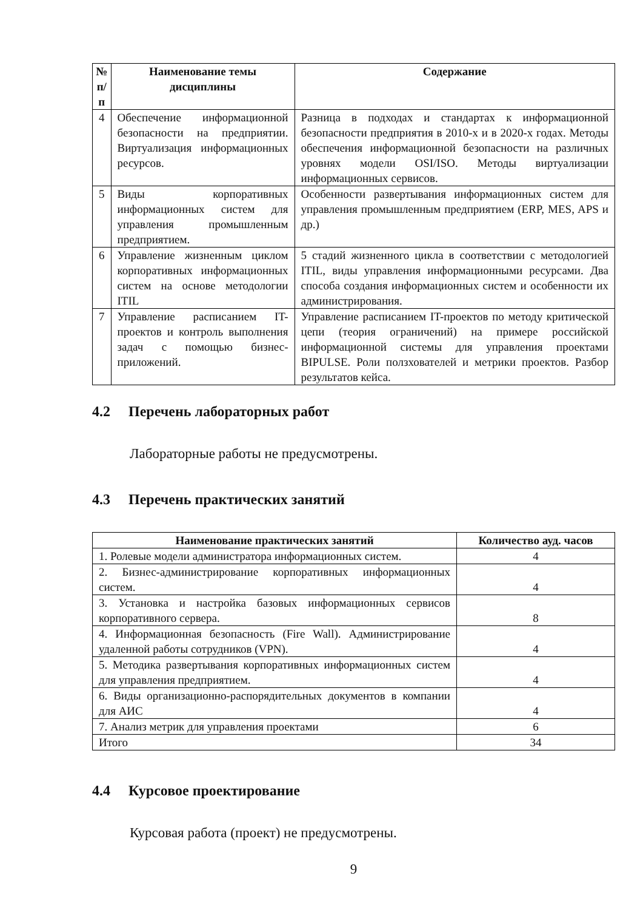| № п/п | Наименование темы дисциплины | Содержание |
| --- | --- | --- |
| 4 | Обеспечение информационной безопасности на предприятии. Виртуализация информационных ресурсов. | Разница в подходах и стандартах к информационной безопасности предприятия в 2010-х и в 2020-х годах. Методы обеспечения информационной безопасности на различных уровнях модели OSI/ISO. Методы виртуализации информационных сервисов. |
| 5 | Виды корпоративных информационных систем для управления промышленным предприятием. | Особенности развертывания информационных систем для управления промышленным предприятием (ERP, MES, APS и др.) |
| 6 | Управление жизненным циклом корпоративных информационных систем на основе методологии ITIL | 5 стадий жизненного цикла в соответствии с методологией ITIL, виды управления информационными ресурсами. Два способа создания информационных систем и особенности их администрирования. |
| 7 | Управление расписанием IT-проектов и контроль выполнения задач с помощью бизнес-приложений. | Управление расписанием IT-проектов по методу критической цепи (теория ограничений) на примере российской информационной системы для управления проектами BIPULSE. Роли ползхователей и метрики проектов. Разбор результатов кейса. |
4.2 Перечень лабораторных работ
Лабораторные работы не предусмотрены.
4.3 Перечень практических занятий
| Наименование практических занятий | Количество ауд. часов |
| --- | --- |
| 1. Ролевые модели администратора информационных систем. | 4 |
| 2. Бизнес-администрирование корпоративных информационных систем. | 4 |
| 3. Установка и настройка базовых информационных сервисов корпоративного сервера. | 8 |
| 4. Информационная безопасность (Fire Wall). Администрирование удаленной работы сотрудников (VPN). | 4 |
| 5. Методика развертывания корпоративных информационных систем для управления предприятием. | 4 |
| 6. Виды организационно-распорядительных документов в компании для АИС | 4 |
| 7. Анализ метрик для управления проектами | 6 |
| Итого | 34 |
4.4 Курсовое проектирование
Курсовая работа (проект) не предусмотрены.
9